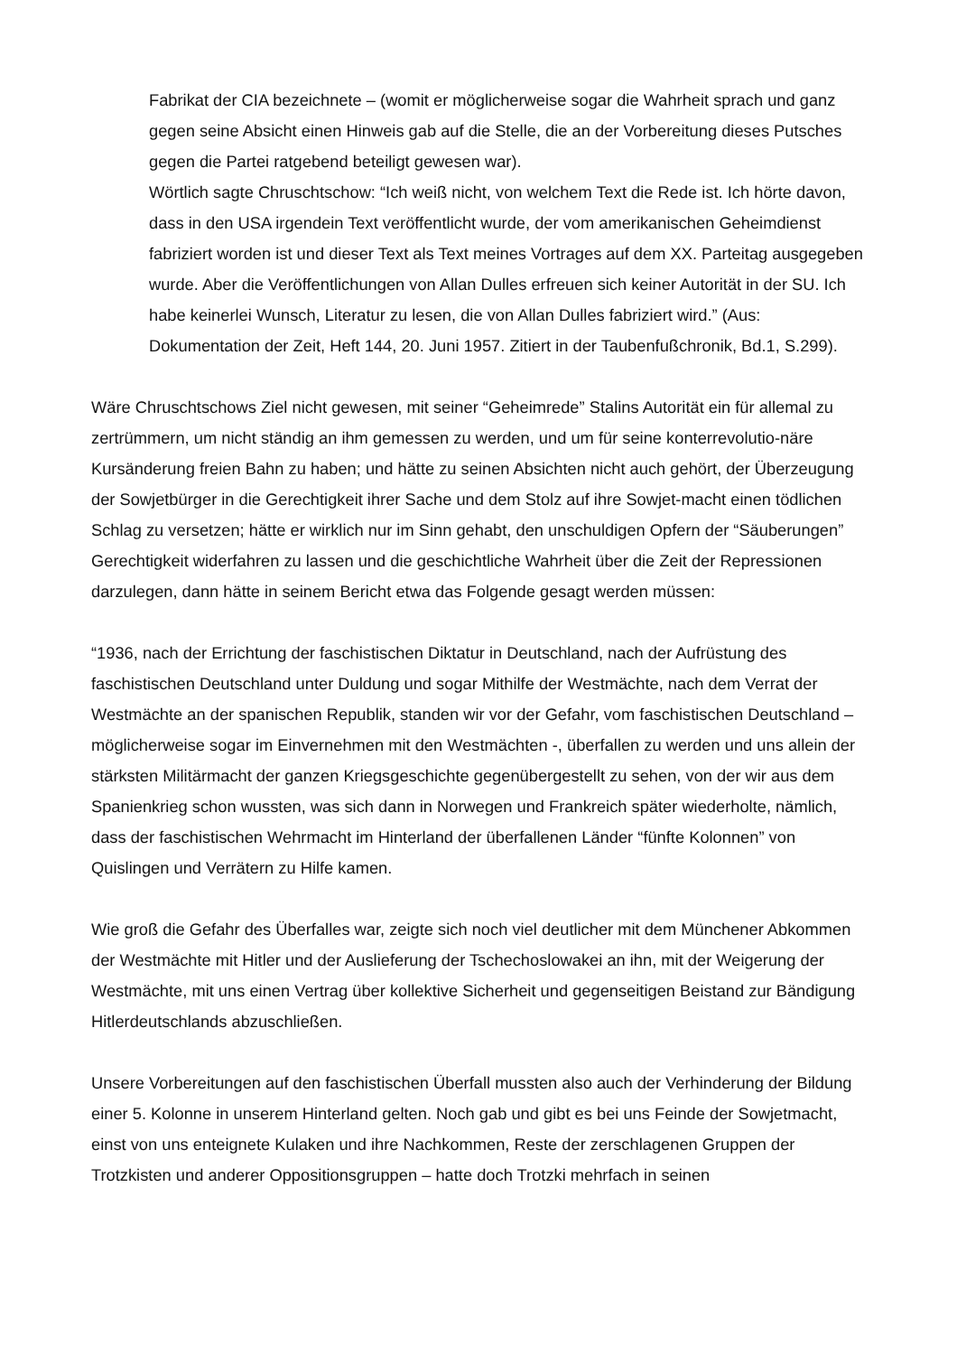Fabrikat der CIA bezeichnete – (womit er möglicherweise sogar die Wahrheit sprach und ganz gegen seine Absicht einen Hinweis gab auf die Stelle, die an der Vorbereitung dieses Putsches gegen die Partei ratgebend beteiligt gewesen war).
Wörtlich sagte Chruschtschow: “Ich weiß nicht, von welchem Text die Rede ist. Ich hörte davon, dass in den USA irgendein Text veröffentlicht wurde, der vom amerikanischen Geheimdienst fabriziert worden ist und dieser Text als Text meines Vortrages auf dem XX. Parteitag ausgegeben wurde. Aber die Veröffentlichungen von Allan Dulles erfreuen sich keiner Autorität in der SU. Ich habe keinerlei Wunsch, Literatur zu lesen, die von Allan Dulles fabriziert wird.” (Aus: Dokumentation der Zeit, Heft 144, 20. Juni 1957. Zitiert in der Taubenfußchronik, Bd.1, S.299).
Wäre Chruschtschows Ziel nicht gewesen, mit seiner “Geheimrede” Stalins Autorität ein für allemal zu zertrümmern, um nicht ständig an ihm gemessen zu werden, und um für seine konterrevolutio-näre Kursänderung freien Bahn zu haben; und hätte zu seinen Absichten nicht auch gehört, der Überzeugung der Sowjetbürger in die Gerechtigkeit ihrer Sache und dem Stolz auf ihre Sowjet-macht einen tödlichen Schlag zu versetzen; hätte er wirklich nur im Sinn gehabt, den unschuldigen Opfern der “Säuberungen” Gerechtigkeit widerfahren zu lassen und die geschichtliche Wahrheit über die Zeit der Repressionen darzulegen, dann hätte in seinem Bericht etwa das Folgende gesagt werden müssen:
“1936, nach der Errichtung der faschistischen Diktatur in Deutschland, nach der Aufrüstung des faschistischen Deutschland unter Duldung und sogar Mithilfe der Westmächte, nach dem Verrat der Westmächte an der spanischen Republik, standen wir vor der Gefahr, vom faschistischen Deutschland – möglicherweise sogar im Einvernehmen mit den Westmächten -, überfallen zu werden und uns allein der stärksten Militärmacht der ganzen Kriegsgeschichte gegenübergestellt zu sehen, von der wir aus dem Spanienkrieg schon wussten, was sich dann in Norwegen und Frankreich später wiederholte, nämlich, dass der faschistischen Wehrmacht im Hinterland der überfallenen Länder “fünfte Kolonnen” von Quislingen und Verrätern zu Hilfe kamen.
Wie groß die Gefahr des Überfalles war, zeigte sich noch viel deutlicher mit dem Münchener Abkommen der Westmächte mit Hitler und der Auslieferung der Tschechoslowakei an ihn, mit der Weigerung der Westmächte, mit uns einen Vertrag über kollektive Sicherheit und gegenseitigen Beistand zur Bändigung Hitlerdeutschlands abzuschließen.
Unsere Vorbereitungen auf den faschistischen Überfall mussten also auch der Verhinderung der Bildung einer 5. Kolonne in unserem Hinterland gelten. Noch gab und gibt es bei uns Feinde der Sowjetmacht, einst von uns enteignete Kulaken und ihre Nachkommen, Reste der zerschlagenen Gruppen der Trotzkisten und anderer Oppositionsgruppen – hatte doch Trotzki mehrfach in seinen